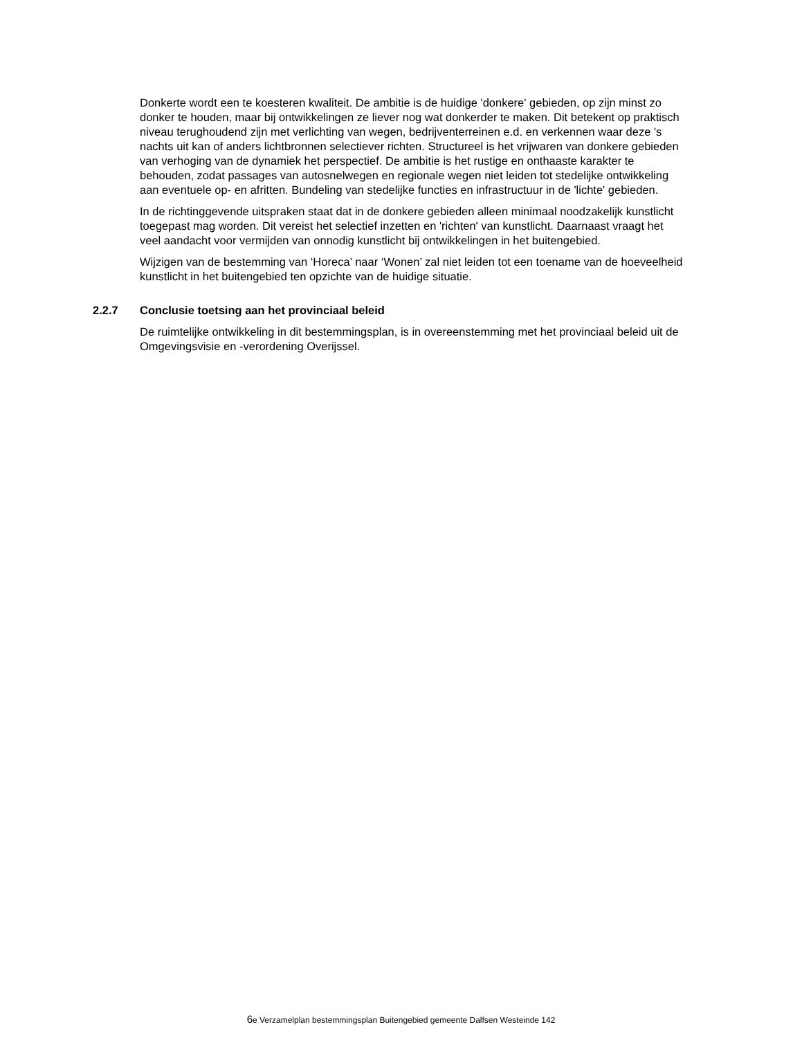Donkerte wordt een te koesteren kwaliteit. De ambitie is de huidige 'donkere' gebieden, op zijn minst zo donker te houden, maar bij ontwikkelingen ze liever nog wat donkerder te maken. Dit betekent op praktisch niveau terughoudend zijn met verlichting van wegen, bedrijventerreinen e.d. en verkennen waar deze 's nachts uit kan of anders lichtbronnen selectiever richten. Structureel is het vrijwaren van donkere gebieden van verhoging van de dynamiek het perspectief. De ambitie is het rustige en onthaaste karakter te behouden, zodat passages van autosnelwegen en regionale wegen niet leiden tot stedelijke ontwikkeling aan eventuele op- en afritten. Bundeling van stedelijke functies en infrastructuur in de 'lichte' gebieden.
In de richtinggevende uitspraken staat dat in de donkere gebieden alleen minimaal noodzakelijk kunstlicht toegepast mag worden. Dit vereist het selectief inzetten en 'richten' van kunstlicht. Daarnaast vraagt het veel aandacht voor vermijden van onnodig kunstlicht bij ontwikkelingen in het buitengebied.
Wijzigen van de bestemming van ‘Horeca’ naar ‘Wonen’ zal niet leiden tot een toename van de hoeveelheid kunstlicht in het buitengebied ten opzichte van de huidige situatie.
2.2.7 Conclusie toetsing aan het provinciaal beleid
De ruimtelijke ontwikkeling in dit bestemmingsplan, is in overeenstemming met het provinciaal beleid uit de Omgevingsvisie en -verordening Overijssel.
6e Verzamelplan bestemmingsplan Buitengebied gemeente Dalfsen Westeinde 142